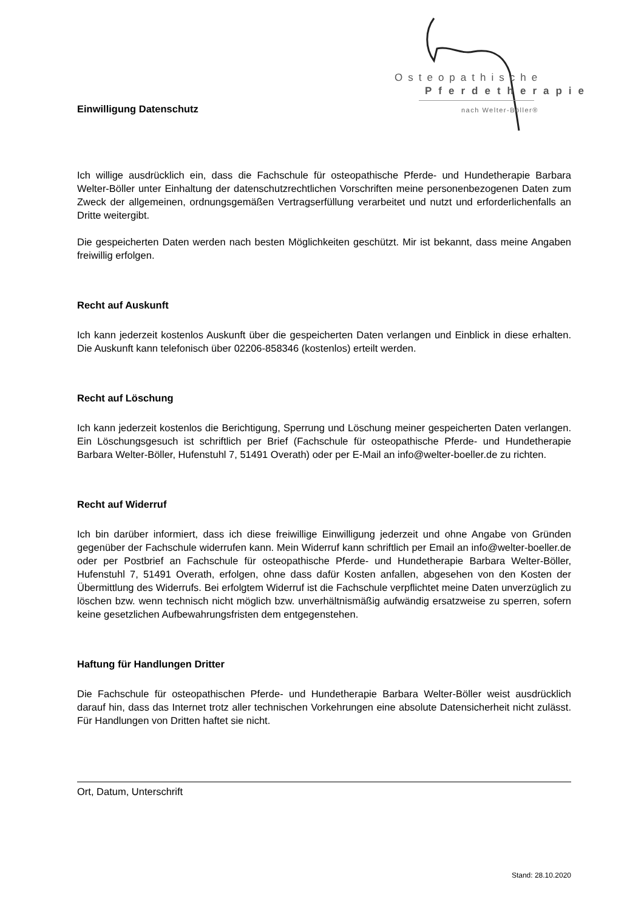Osteopathische
Pferdetherapie
nach Welter-Böller®
Einwilligung Datenschutz
Ich willige ausdrücklich ein, dass die Fachschule für osteopathische Pferde- und Hundetherapie Barbara Welter-Böller unter Einhaltung der datenschutzrechtlichen Vorschriften meine personenbezogenen Daten zum Zweck der allgemeinen, ordnungsgemäßen Vertragserfüllung verarbeitet und nutzt und erforderlichenfalls an Dritte weitergibt.
Die gespeicherten Daten werden nach besten Möglichkeiten geschützt. Mir ist bekannt, dass meine Angaben freiwillig erfolgen.
Recht auf Auskunft
Ich kann jederzeit kostenlos Auskunft über die gespeicherten Daten verlangen und Einblick in diese erhalten. Die Auskunft kann telefonisch über 02206-858346 (kostenlos) erteilt werden.
Recht auf Löschung
Ich kann jederzeit kostenlos die Berichtigung, Sperrung und Löschung meiner gespeicherten Daten verlangen. Ein Löschungsgesuch ist schriftlich per Brief (Fachschule für osteopathische Pferde- und Hundetherapie Barbara Welter-Böller, Hufenstuhl 7, 51491 Overath) oder per E-Mail an info@welter-boeller.de zu richten.
Recht auf Widerruf
Ich bin darüber informiert, dass ich diese freiwillige Einwilligung jederzeit und ohne Angabe von Gründen gegenüber der Fachschule widerrufen kann. Mein Widerruf kann schriftlich per Email an info@welter-boeller.de oder per Postbrief an Fachschule für osteopathische Pferde- und Hundetherapie Barbara Welter-Böller, Hufenstuhl 7, 51491 Overath, erfolgen, ohne dass dafür Kosten anfallen, abgesehen von den Kosten der Übermittlung des Widerrufs. Bei erfolgtem Widerruf ist die Fachschule verpflichtet meine Daten unverzüglich zu löschen bzw. wenn technisch nicht möglich bzw. unverhältnismäßig aufwändig ersatzweise zu sperren, sofern keine gesetzlichen Aufbewahrungsfristen dem entgegenstehen.
Haftung für Handlungen Dritter
Die Fachschule für osteopathischen Pferde- und Hundetherapie Barbara Welter-Böller weist ausdrücklich darauf hin, dass das Internet trotz aller technischen Vorkehrungen eine absolute Datensicherheit nicht zulässt. Für Handlungen von Dritten haftet sie nicht.
Ort, Datum, Unterschrift
Stand: 28.10.2020